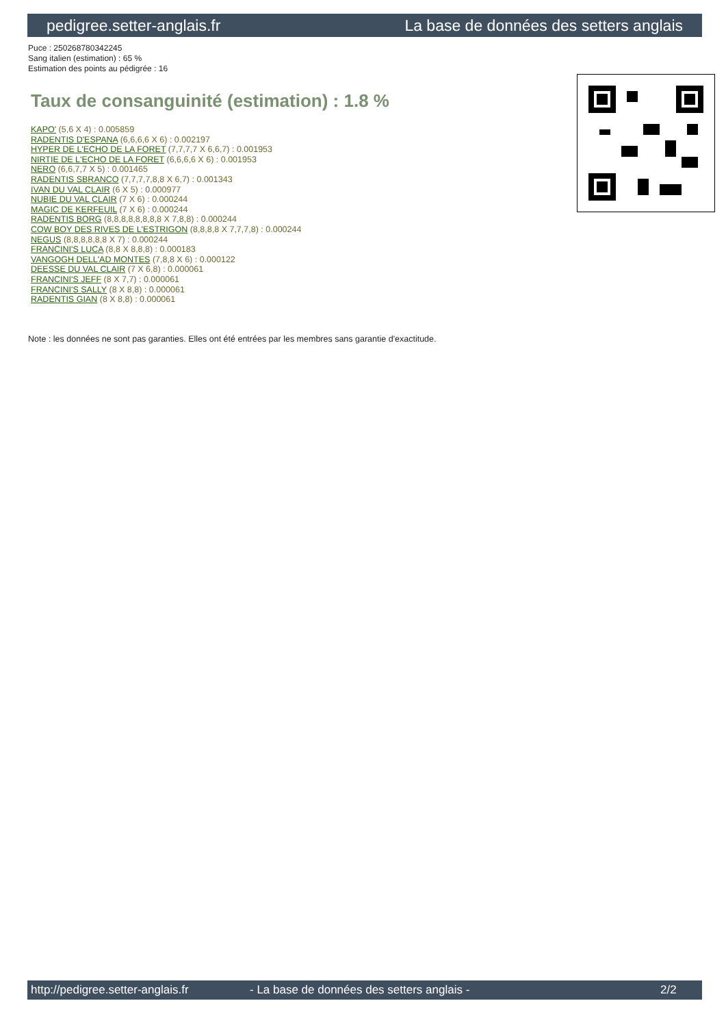pedigree.setter-anglais.fr La base de données des setters anglais
Puce : 250268780342245
Sang italien (estimation) : 65 %
Estimation des points au pédigrée : 16
Taux de consanguinité (estimation) : 1.8 %
KAPO' (5,6 X 4) : 0.005859
RADENTIS D'ESPANA (6,6,6,6 X 6) : 0.002197
HYPER DE L'ECHO DE LA FORET (7,7,7,7 X 6,6,7) : 0.001953
NIRTIE DE L'ECHO DE LA FORET (6,6,6,6 X 6) : 0.001953
NERO (6,6,7,7 X 5) : 0.001465
RADENTIS SBRANCO (7,7,7,7,8,8 X 6,7) : 0.001343
IVAN DU VAL CLAIR (6 X 5) : 0.000977
NUBIE DU VAL CLAIR (7 X 6) : 0.000244
MAGIC DE KERFEUIL (7 X 6) : 0.000244
RADENTIS BORG (8,8,8,8,8,8,8,8 X 7,8,8) : 0.000244
COW BOY DES RIVES DE L'ESTRIGON (8,8,8,8 X 7,7,7,8) : 0.000244
NEGUS (8,8,8,8,8,8 X 7) : 0.000244
FRANCINI'S LUCA (8,8 X 8,8,8) : 0.000183
VANGOGH DELL'AD MONTES (7,8,8 X 6) : 0.000122
DEESSE DU VAL CLAIR (7 X 6,8) : 0.000061
FRANCINI'S JEFF (8 X 7,7) : 0.000061
FRANCINI'S SALLY (8 X 8,8) : 0.000061
RADENTIS GIAN (8 X 8,8) : 0.000061
Note : les données ne sont pas garanties. Elles ont été entrées par les membres sans garantie d'exactitude.
http://pedigree.setter-anglais.fr - La base de données des setters anglais - 2/2